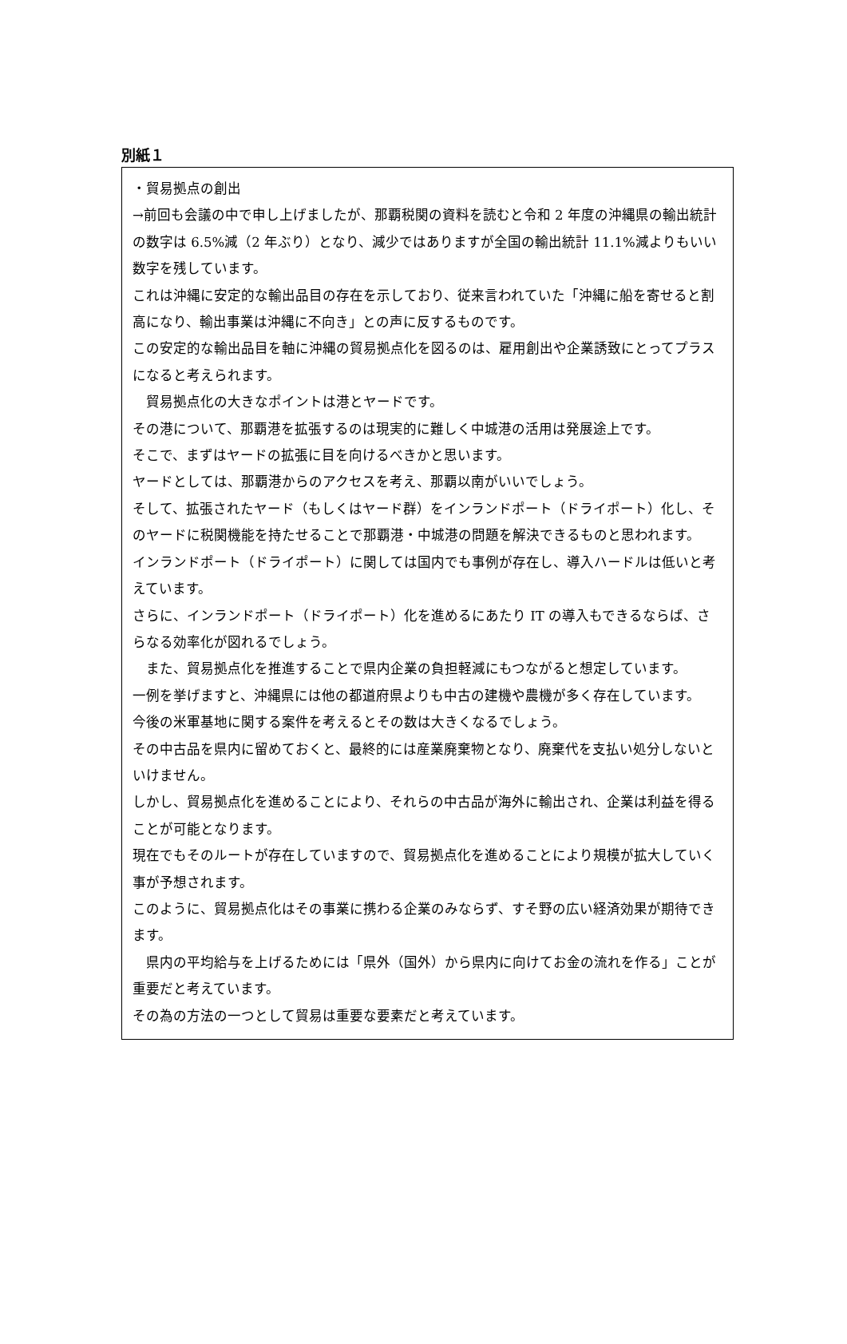別紙１
・貿易拠点の創出
→前回も会議の中で申し上げましたが、那覇税関の資料を読むと令和 2 年度の沖縄県の輸出統計の数字は 6.5%減（2 年ぶり）となり、減少ではありますが全国の輸出統計 11.1%減よりもいい数字を残しています。
これは沖縄に安定的な輸出品目の存在を示しており、従来言われていた「沖縄に船を寄せると割高になり、輸出事業は沖縄に不向き」との声に反するものです。
この安定的な輸出品目を軸に沖縄の貿易拠点化を図るのは、雇用創出や企業誘致にとってプラスになると考えられます。
　貿易拠点化の大きなポイントは港とヤードです。
その港について、那覇港を拡張するのは現実的に難しく中城港の活用は発展途上です。
そこで、まずはヤードの拡張に目を向けるべきかと思います。
ヤードとしては、那覇港からのアクセスを考え、那覇以南がいいでしょう。
そして、拡張されたヤード（もしくはヤード群）をインランドポート（ドライポート）化し、そのヤードに税関機能を持たせることで那覇港・中城港の問題を解決できるものと思われます。
インランドポート（ドライポート）に関しては国内でも事例が存在し、導入ハードルは低いと考えています。
さらに、インランドポート（ドライポート）化を進めるにあたり IT の導入もできるならば、さらなる効率化が図れるでしょう。
　また、貿易拠点化を推進することで県内企業の負担軽減にもつながると想定しています。
一例を挙げますと、沖縄県には他の都道府県よりも中古の建機や農機が多く存在しています。
今後の米軍基地に関する案件を考えるとその数は大きくなるでしょう。
その中古品を県内に留めておくと、最終的には産業廃棄物となり、廃棄代を支払い処分しないといけません。
しかし、貿易拠点化を進めることにより、それらの中古品が海外に輸出され、企業は利益を得ることが可能となります。
現在でもそのルートが存在していますので、貿易拠点化を進めることにより規模が拡大していく事が予想されます。
このように、貿易拠点化はその事業に携わる企業のみならず、すそ野の広い経済効果が期待できます。
　県内の平均給与を上げるためには「県外（国外）から県内に向けてお金の流れを作る」ことが重要だと考えています。
その為の方法の一つとして貿易は重要な要素だと考えています。